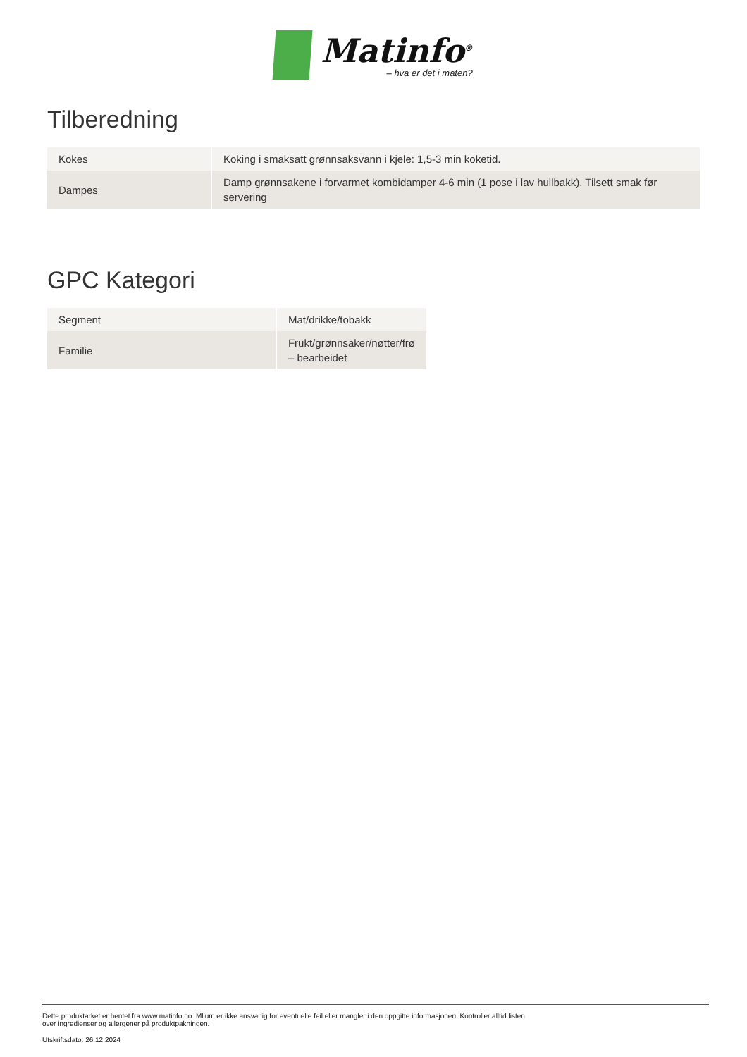Matinfo<sup>®</sup>
– hva er det i maten?
Tilberedning
| Kokes | Koking i smaksatt grønnsaksvann i kjele: 1,5-3 min koketid. |
| Dampes | Damp grønnsakene i forvarmet kombidamper 4-6 min (1 pose i lav hullbakk). Tilsett smak før servering |
GPC Kategori
| Segment | Mat/drikke/tobakk |
| Familie | Frukt/grønnsaker/nøtter/frø – bearbeidet |
Dette produktarket er hentet fra www.matinfo.no. Mllum er ikke ansvarlig for eventuelle feil eller mangler i den oppgitte informasjonen. Kontroller alltid listen
over ingredienser og allergener på produktpakningen.
Utskriftsdato: 26.12.2024